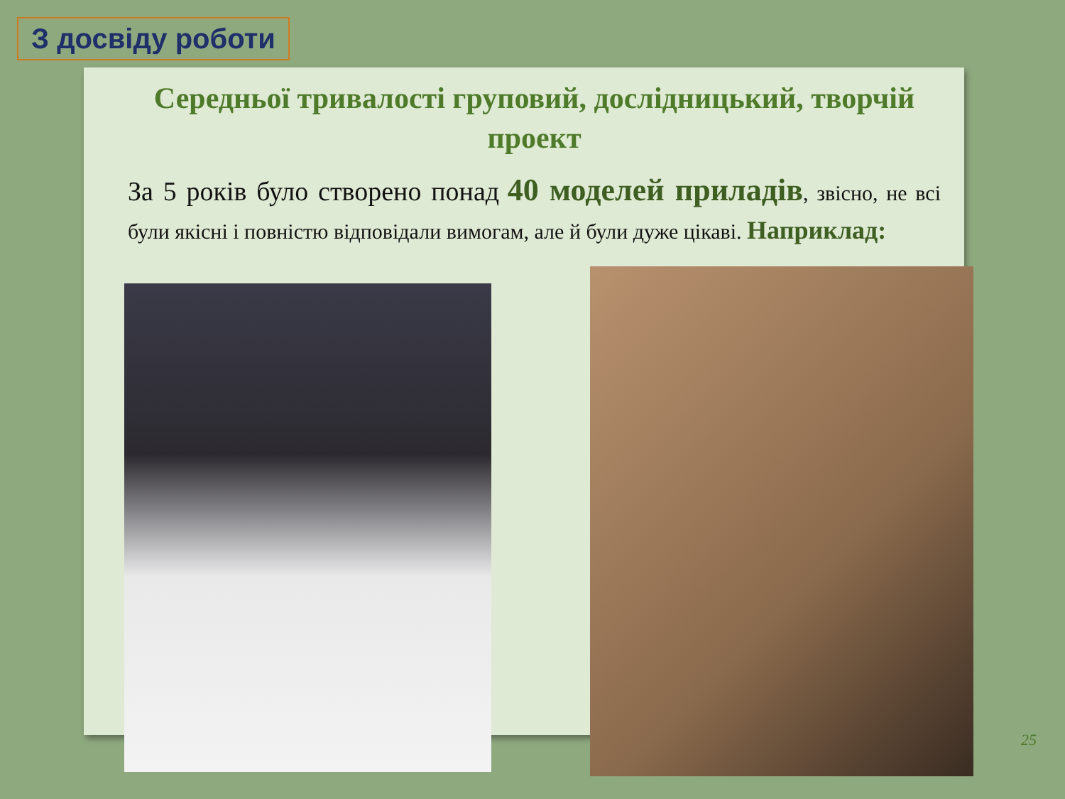З досвіду роботи
Середньої тривалості груповий, дослідницький, творчій проект
За 5 років було створено понад 40 моделей приладів, звісно, не всі були якісні і повністю відповідали вимогам, але й були дуже цікаві. Наприклад:
25